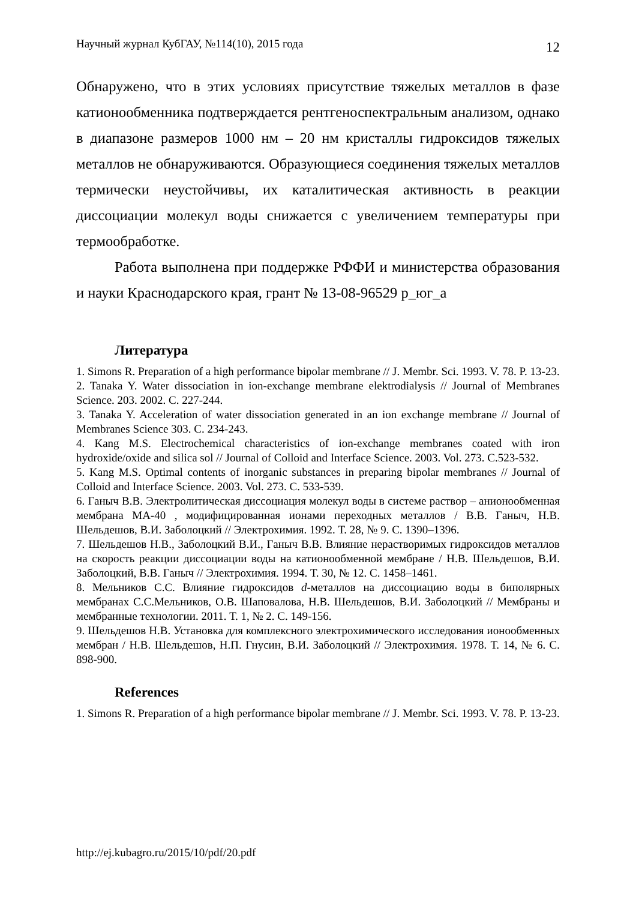Научный журнал КубГАУ, №114(10), 2015 года 12
Обнаружено, что в этих условиях присутствие тяжелых металлов в фазе катионообменника подтверждается рентгеноспектральным анализом, однако в диапазоне размеров 1000 нм – 20 нм кристаллы гидроксидов тяжелых металлов не обнаруживаются. Образующиеся соединения тяжелых металлов термически неустойчивы, их каталитическая активность в реакции диссоциации молекул воды снижается с увеличением температуры при термообработке.
Работа выполнена при поддержке РФФИ и министерства образования и науки Краснодарского края, грант № 13-08-96529 р_юг_а
Литература
1. Simons R. Preparation of a high performance bipolar membrane // J. Membr. Sci. 1993. V. 78. P. 13-23.
2. Tanaka Y. Water dissociation in ion-exchange membrane elektrodialysis // Journal of Membranes Science. 203. 2002. C. 227-244.
3. Tanaka Y. Acceleration of water dissociation generated in an ion exchange membrane // Journal of Membranes Science 303. C. 234-243.
4. Kang M.S. Electrochemical characteristics of ion-exchange membranes coated with iron hydroxide/oxide and silica sol // Journal of Colloid and Interface Science. 2003. Vol. 273. C.523-532.
5. Kang M.S. Optimal contents of inorganic substances in preparing bipolar membranes // Journal of Colloid and Interface Science. 2003. Vol. 273. C. 533-539.
6. Ганыч В.В. Электролитическая диссоциация молекул воды в системе раствор – анионообменная мембрана МА-40 , модифицированная ионами переходных металлов / В.В. Ганыч, Н.В. Шельдешов, В.И. Заболоцкий // Электрохимия. 1992. Т. 28, № 9. С. 1390–1396.
7. Шельдешов Н.В., Заболоцкий В.И., Ганыч В.В. Влияние нерастворимых гидроксидов металлов на скорость реакции диссоциации воды на катионообменной мембране / Н.В. Шельдешов, В.И. Заболоцкий, В.В. Ганыч // Электрохимия. 1994. Т. 30, № 12. С. 1458–1461.
8. Мельников С.С. Влияние гидроксидов d-металлов на диссоциацию воды в биполярных мембранах С.С.Мельников, О.В. Шаповалова, Н.В. Шельдешов, В.И. Заболоцкий // Мембраны и мембранные технологии. 2011. Т. 1, № 2. С. 149-156.
9. Шельдешов Н.В. Установка для комплексного электрохимического исследования ионообменных мембран / Н.В. Шельдешов, Н.П. Гнусин, В.И. Заболоцкий // Электрохимия. 1978. Т. 14, № 6. С. 898-900.
References
1. Simons R. Preparation of a high performance bipolar membrane // J. Membr. Sci. 1993. V. 78. P. 13-23.
http://ej.kubagro.ru/2015/10/pdf/20.pdf